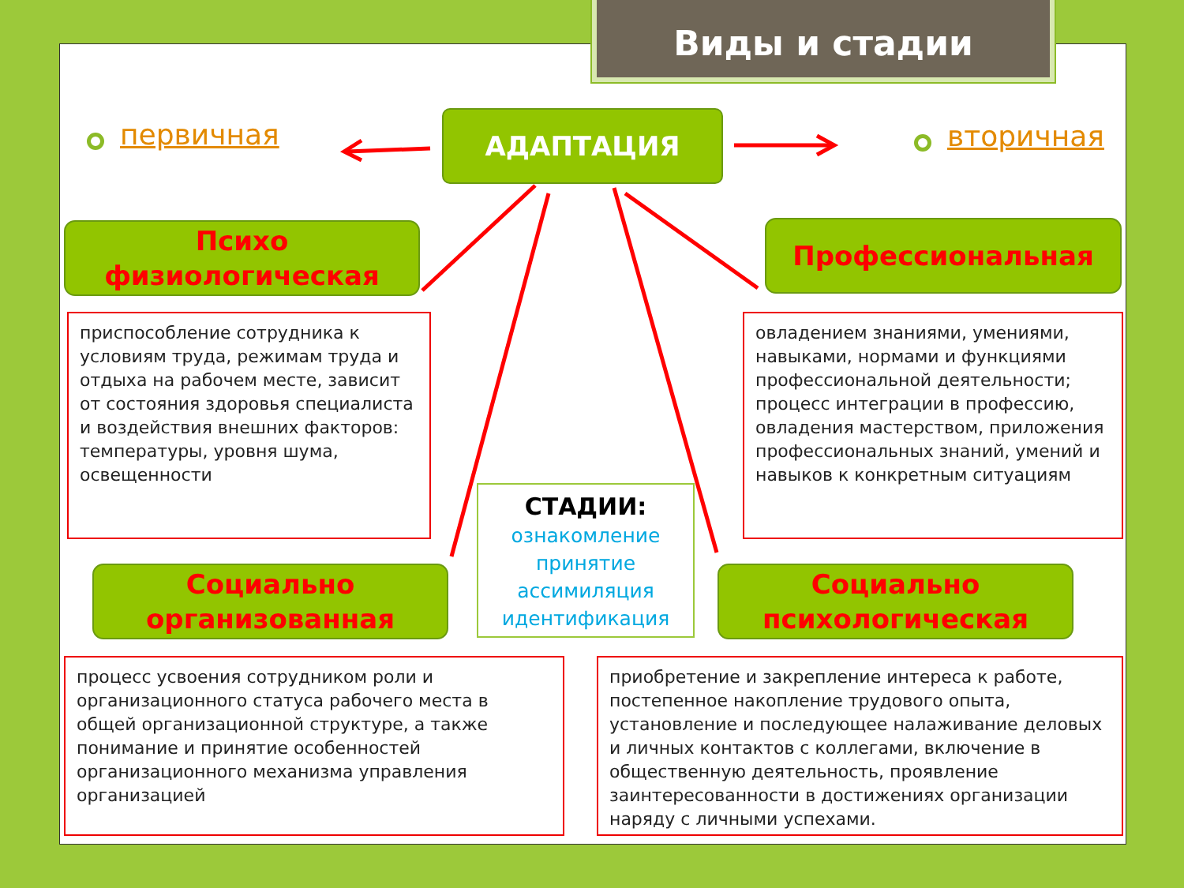Виды и стадии
первичная вторичная
АДАПТАЦИЯ
Психо
физиологическая
Профессиональная
Социально
организованная
Социально
психологическая
приспособление сотрудника к условиям труда, режимам труда и отдыха на рабочем месте, зависит от состояния здоровья специалиста и воздействия внешних факторов: температуры, уровня шума, освещенности
овладением знаниями, умениями, навыками, нормами и функциями профессиональной деятельности; процесс интеграции в профессию, овладения мастерством, приложения профессиональных знаний, умений и навыков к конкретным ситуациям
СТАДИИ:
ознакомление
принятие
ассимиляция
идентификация
процесс усвоения сотрудником роли и организационного статуса рабочего места в общей организационной структуре, а также понимание и принятие особенностей организационного механизма управления организацией
приобретение и закрепление интереса к работе, постепенное накопление трудового опыта, установление и последующее налаживание деловых и личных контактов с коллегами, включение в общественную деятельность, проявление заинтересованности в достижениях организации наряду с личными успехами.